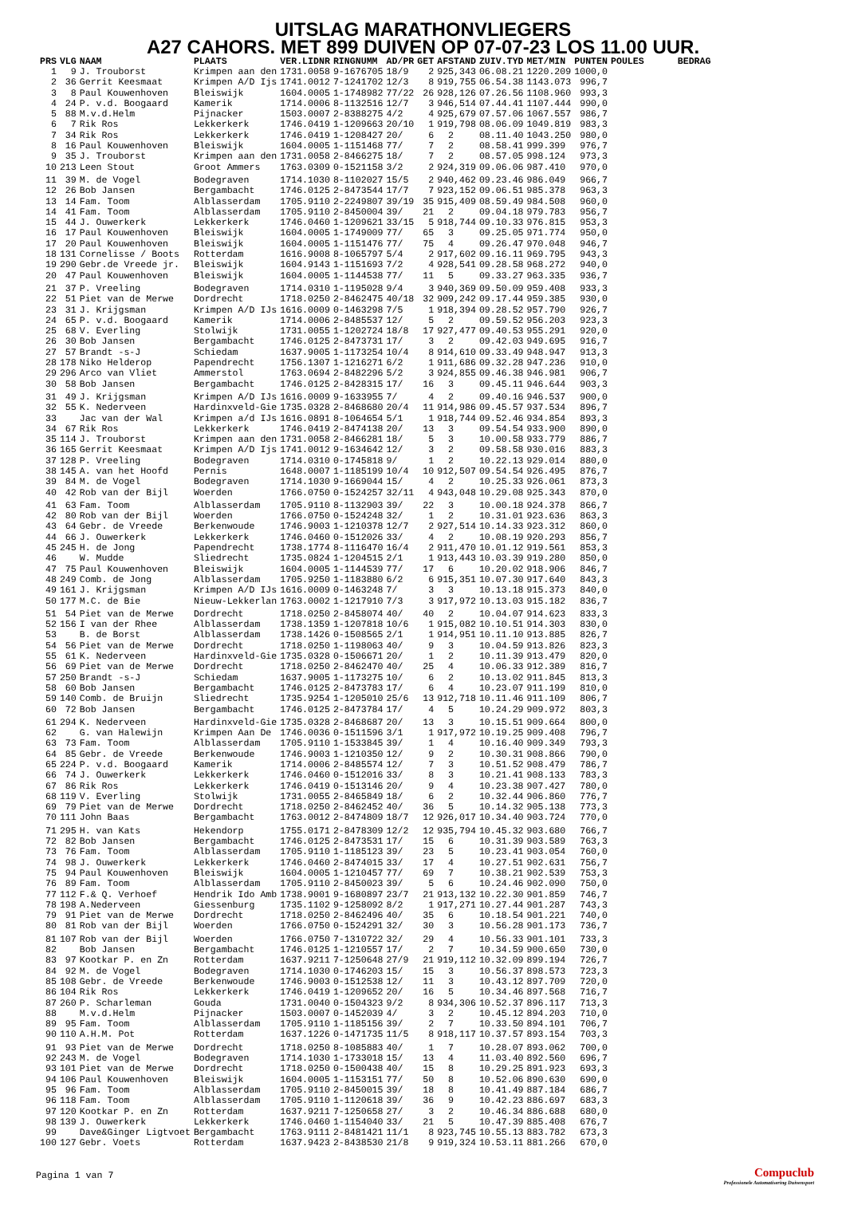UITSLAG MARATHONVLIEGERS
A27 CAHORS. MET 899 DUIVEN OP 07-07-23 LOS 11.00 UUR.
| PRS | VLG | NAAM | PLAATS | VER.LIDNR | RINGNUMM | AD/PR | GET | AFSTAND | ZUIV.TYD | MET/MIN | PUNTEN | POULES | BEDRAG |
| --- | --- | --- | --- | --- | --- | --- | --- | --- | --- | --- | --- | --- | --- |
| 1 | 9 | J. Trouborst | Krimpen aan den | 1731.0058 | 9-1676705 | 18/9 | 2 | 925,343 | 06.08.21 | 1220.209 | 1000,0 | | |
| 2 | 36 | Gerrit Keesmaat | Krimpen A/D Ijs | 1741.0012 | 7-1241702 | 12/3 | 8 | 919,755 | 06.54.38 | 1143.073 | 996,7 | | |
| 3 | 8 | Paul Kouwenhoven | Bleiswijk | 1604.0005 | 1-1748982 | 77/22 | 26 | 928,126 | 07.26.56 | 1108.960 | 993,3 | | |
| 4 | 24 | P. v.d. Boogaard | Kamerik | 1714.0006 | 8-1132516 | 12/7 | 3 | 946,514 | 07.44.41 | 1107.444 | 990,0 | | |
| 5 | 88 | M.v.d.Helm | Pijnacker | 1503.0007 | 2-8388275 | 4/2 | 4 | 925,679 | 07.57.06 | 1067.557 | 986,7 | | |
| 6 | 7 | Rik Ros | Lekkerkerk | 1746.0419 | 1-1209663 | 20/10 | 1 | 919,798 | 08.06.09 | 1049.819 | 983,3 | | |
| 7 | 34 | Rik Ros | Lekkerkerk | 1746.0419 | 1-1208427 | 20/ | 6 | 2 | 08.11.40 | 1043.250 | 980,0 | | |
| 8 | 16 | Paul Kouwenhoven | Bleiswijk | 1604.0005 | 1-1151468 | 77/ | 7 | 2 | 08.58.41 | 999.399 | 976,7 | | |
| 9 | 35 | J. Trouborst | Krimpen aan den | 1731.0058 | 2-8466275 | 18/ | 7 | 2 | 08.57.05 | 998.124 | 973,3 | | |
| 10 | 213 | Leen Stout | Groot Ammers | 1763.0309 | 0-1521158 | 3/2 | 2 | 924,319 | 09.06.06 | 987.410 | 970,0 | | |
| 11 | 39 | M. de Vogel | Bodegraven | 1714.1030 | 8-1102027 | 15/5 | 2 | 940,462 | 09.23.46 | 986.049 | 966,7 | | |
| 12 | 26 | Bob Jansen | Bergambacht | 1746.0125 | 2-8473544 | 17/7 | 7 | 923,152 | 09.06.51 | 985.378 | 963,3 | | |
| 13 | 14 | Fam. Toom | Alblasserdam | 1705.9110 | 2-2249807 | 39/19 | 35 | 915,409 | 08.59.49 | 984.508 | 960,0 | | |
| 14 | 41 | Fam. Toom | Alblasserdam | 1705.9110 | 2-8450004 | 39/ | 21 | 2 | 09.04.18 | 979.783 | 956,7 | | |
| 15 | 44 | J. Ouwerkerk | Lekkerkerk | 1746.0460 | 1-1209621 | 33/15 | 5 | 918,744 | 09.10.33 | 976.815 | 953,3 | | |
| 16 | 17 | Paul Kouwenhoven | Bleiswijk | 1604.0005 | 1-1749009 | 77/ | 65 | 3 | 09.25.05 | 971.774 | 950,0 | | |
| 17 | 20 | Paul Kouwenhoven | Bleiswijk | 1604.0005 | 1-1151476 | 77/ | 75 | 4 | 09.26.47 | 970.048 | 946,7 | | |
| 18 | 131 | Cornelisse / Boots | Rotterdam | 1616.9008 | 8-1065797 | 5/4 | 2 | 917,602 | 09.16.11 | 969.795 | 943,3 | | |
| 19 | 290 | Gebr.de Vreede jr. | Bleiswijk | 1604.9143 | 1-1151693 | 7/2 | 4 | 928,541 | 09.28.58 | 968.272 | 940,0 | | |
| 20 | 47 | Paul Kouwenhoven | Bleiswijk | 1604.0005 | 1-1144538 | 77/ | 11 | 5 | 09.33.27 | 963.335 | 936,7 | | |
| 21 | 37 | P. Vreeling | Bodegraven | 1714.0310 | 1-1195028 | 9/4 | 3 | 940,369 | 09.50.09 | 959.408 | 933,3 | | |
| 22 | 51 | Piet van de Merwe | Dordrecht | 1718.0250 | 2-8462475 | 40/18 | 32 | 909,242 | 09.17.44 | 959.385 | 930,0 | | |
| 23 | 31 | J. Krijgsman | Krimpen A/D IJs | 1616.0009 | 0-1463298 | 7/5 | 1 | 918,394 | 09.28.52 | 957.790 | 926,7 | | |
| 24 | 65 | P. v.d. Boogaard | Kamerik | 1714.0006 | 2-8485537 | 12/ | 5 | 2 | 09.59.52 | 956.203 | 923,3 | | |
| 25 | 68 | V. Everling | Stolwijk | 1731.0055 | 1-1202724 | 18/8 | 17 | 927,477 | 09.40.53 | 955.291 | 920,0 | | |
| 26 | 30 | Bob Jansen | Bergambacht | 1746.0125 | 2-8473731 | 17/ | 3 | 2 | 09.42.03 | 949.695 | 916,7 | | |
| 27 | 57 | Brandt -s-J | Schiedam | 1637.9005 | 1-1173254 | 10/4 | 8 | 914,610 | 09.33.49 | 948.947 | 913,3 | | |
| 28 | 178 | Niko Helderop | Papendrecht | 1756.1307 | 1-1216271 | 6/2 | 1 | 911,686 | 09.32.28 | 947.236 | 910,0 | | |
| 29 | 296 | Arco van Vliet | Ammerstol | 1763.0694 | 2-8482296 | 5/2 | 3 | 924,855 | 09.46.38 | 946.981 | 906,7 | | |
| 30 | 58 | Bob Jansen | Bergambacht | 1746.0125 | 2-8428315 | 17/ | 16 | 3 | 09.45.11 | 946.644 | 903,3 | | |
| 31 | 49 | J. Krijgsman | Krimpen A/D IJs | 1616.0009 | 9-1633955 | 7/ | 4 | 2 | 09.40.16 | 946.537 | 900,0 | | |
| 32 | 55 | K. Nederveen | Hardinxveld-Gie | 1735.0328 | 2-8468680 | 20/4 | 11 | 914,986 | 09.45.57 | 937.534 | 896,7 | | |
| 33 | | Jac van der Wal | Krimpen a/d IJs | 1616.0891 | 8-1064654 | 5/1 | 1 | 918,744 | 09.52.46 | 934.854 | 893,3 | | |
| 34 | 67 | Rik Ros | Lekkerkerk | 1746.0419 | 2-8474138 | 20/ | 13 | 3 | 09.54.54 | 933.900 | 890,0 | | |
| 35 | 114 | J. Trouborst | Krimpen aan den | 1731.0058 | 2-8466281 | 18/ | 5 | 3 | 10.00.58 | 933.779 | 886,7 | | |
| 36 | 165 | Gerrit Keesmaat | Krimpen A/D Ijs | 1741.0012 | 9-1634642 | 12/ | 3 | 2 | 09.58.58 | 930.016 | 883,3 | | |
| 37 | 128 | P. Vreeling | Bodegraven | 1714.0310 | 0-1745818 | 9/ | 1 | 2 | 10.22.13 | 929.014 | 880,0 | | |
| 38 | 145 | A. van het Hoofd | Pernis | 1648.0007 | 1-1185199 | 10/4 | 10 | 912,507 | 09.54.54 | 926.495 | 876,7 | | |
| 39 | 84 | M. de Vogel | Bodegraven | 1714.1030 | 9-1669044 | 15/ | 4 | 2 | 10.25.33 | 926.061 | 873,3 | | |
| 40 | 42 | Rob van der Bijl | Woerden | 1766.0750 | 0-1524257 | 32/11 | 4 | 943,048 | 10.29.08 | 925.343 | 870,0 | | |
| 41 | 63 | Fam. Toom | Alblasserdam | 1705.9110 | 8-1132903 | 39/ | 22 | 3 | 10.00.18 | 924.378 | 866,7 | | |
| 42 | 80 | Rob van der Bijl | Woerden | 1766.0750 | 0-1524248 | 32/ | 1 | 2 | 10.31.01 | 923.636 | 863,3 | | |
| 43 | 64 | Gebr. de Vreede | Berkenwoude | 1746.9003 | 1-1210378 | 12/7 | 2 | 927,514 | 10.14.33 | 923.312 | 860,0 | | |
| 44 | 66 | J. Ouwerkerk | Lekkerkerk | 1746.0460 | 0-1512026 | 33/ | 4 | 2 | 10.08.19 | 920.293 | 856,7 | | |
| 45 | 245 | H. de Jong | Papendrecht | 1738.1774 | 8-1116470 | 16/4 | 2 | 911,470 | 10.01.12 | 919.561 | 853,3 | | |
| 46 | | W. Mudde | Sliedrecht | 1735.0824 | 1-1204515 | 2/1 | 1 | 913,443 | 10.03.39 | 919.280 | 850,0 | | |
| 47 | 75 | Paul Kouwenhoven | Bleiswijk | 1604.0005 | 1-1144539 | 77/ | 17 | 6 | 10.20.02 | 918.906 | 846,7 | | |
| 48 | 249 | Comb. de Jong | Alblasserdam | 1705.9250 | 1-1183880 | 6/2 | 6 | 915,351 | 10.07.30 | 917.640 | 843,3 | | |
| 49 | 161 | J. Krijgsman | Krimpen A/D IJs | 1616.0009 | 0-1463248 | 7/ | 3 | 3 | 10.13.18 | 915.373 | 840,0 | | |
| 50 | 177 | M.C. de Bie | Nieuw-Lekkerlan | 1763.0002 | 1-1217910 | 7/3 | 3 | 917,972 | 10.13.03 | 915.182 | 836,7 | | |
| 51 | 54 | Piet van de Merwe | Dordrecht | 1718.0250 | 2-8458074 | 40/ | 40 | 2 | 10.04.07 | 914.623 | 833,3 | | |
| 52 | 156 | I van der Rhee | Alblasserdam | 1738.1359 | 1-1207818 | 10/6 | 1 | 915,082 | 10.10.51 | 914.303 | 830,0 | | |
| 53 | | B. de Borst | Alblasserdam | 1738.1426 | 0-1508565 | 2/1 | 1 | 914,951 | 10.11.10 | 913.885 | 826,7 | | |
| 54 | 56 | Piet van de Merwe | Dordrecht | 1718.0250 | 1-1198063 | 40/ | 9 | 3 | 10.04.59 | 913.826 | 823,3 | | |
| 55 | 61 | K. Nederveen | Hardinxveld-Gie | 1735.0328 | 0-1506671 | 20/ | 1 | 2 | 10.11.39 | 913.479 | 820,0 | | |
| 56 | 69 | Piet van de Merwe | Dordrecht | 1718.0250 | 2-8462470 | 40/ | 25 | 4 | 10.06.33 | 912.389 | 816,7 | | |
| 57 | 250 | Brandt -s-J | Schiedam | 1637.9005 | 1-1173275 | 10/ | 6 | 2 | 10.13.02 | 911.845 | 813,3 | | |
| 58 | 60 | Bob Jansen | Bergambacht | 1746.0125 | 2-8473783 | 17/ | 6 | 4 | 10.23.07 | 911.199 | 810,0 | | |
| 59 | 140 | Comb. de Bruijn | Sliedrecht | 1735.9254 | 1-1205010 | 25/6 | 13 | 912,718 | 10.11.46 | 911.109 | 806,7 | | |
| 60 | 72 | Bob Jansen | Bergambacht | 1746.0125 | 2-8473784 | 17/ | 4 | 5 | 10.24.29 | 909.972 | 803,3 | | |
| 61 | 294 | K. Nederveen | Hardinxveld-Gie | 1735.0328 | 2-8468687 | 20/ | 13 | 3 | 10.15.51 | 909.664 | 800,0 | | |
| 62 | | G. van Halewijn | Krimpen Aan De | 1746.0036 | 0-1511596 | 3/1 | 1 | 917,972 | 10.19.25 | 909.408 | 796,7 | | |
| 63 | 73 | Fam. Toom | Alblasserdam | 1705.9110 | 1-1533845 | 39/ | 1 | 4 | 10.16.40 | 909.349 | 793,3 | | |
| 64 | 85 | Gebr. de Vreede | Berkenwoude | 1746.9003 | 1-1210350 | 12/ | 9 | 2 | 10.30.31 | 908.866 | 790,0 | | |
| 65 | 224 | P. v.d. Boogaard | Kamerik | 1714.0006 | 2-8485574 | 12/ | 7 | 3 | 10.51.52 | 908.479 | 786,7 | | |
| 66 | 74 | J. Ouwerkerk | Lekkerkerk | 1746.0460 | 0-1512016 | 33/ | 8 | 3 | 10.21.41 | 908.133 | 783,3 | | |
| 67 | 86 | Rik Ros | Lekkerkerk | 1746.0419 | 0-1513146 | 20/ | 9 | 4 | 10.23.38 | 907.427 | 780,0 | | |
| 68 | 119 | V. Everling | Stolwijk | 1731.0055 | 2-8465849 | 18/ | 6 | 2 | 10.32.44 | 906.860 | 776,7 | | |
| 69 | 79 | Piet van de Merwe | Dordrecht | 1718.0250 | 2-8462452 | 40/ | 36 | 5 | 10.14.32 | 905.138 | 773,3 | | |
| 70 | 111 | John Baas | Bergambacht | 1763.0012 | 2-8474809 | 18/7 | 12 | 926,017 | 10.34.40 | 903.724 | 770,0 | | |
| 71 | 295 | H. van Kats | Hekendorp | 1755.0171 | 2-8478309 | 12/2 | 12 | 935,794 | 10.45.32 | 903.680 | 766,7 | | |
| 72 | 82 | Bob Jansen | Bergambacht | 1746.0125 | 2-8473531 | 17/ | 15 | 6 | 10.31.39 | 903.589 | 763,3 | | |
| 73 | 76 | Fam. Toom | Alblasserdam | 1705.9110 | 1-1185123 | 39/ | 23 | 5 | 10.23.41 | 903.054 | 760,0 | | |
| 74 | 98 | J. Ouwerkerk | Lekkerkerk | 1746.0460 | 2-8474015 | 33/ | 17 | 4 | 10.27.51 | 902.631 | 756,7 | | |
| 75 | 94 | Paul Kouwenhoven | Bleiswijk | 1604.0005 | 1-1210457 | 77/ | 69 | 7 | 10.38.21 | 902.539 | 753,3 | | |
| 76 | 89 | Fam. Toom | Alblasserdam | 1705.9110 | 2-8450023 | 39/ | 5 | 6 | 10.24.46 | 902.090 | 750,0 | | |
| 77 | 112 | F.& Q. Verhoef | Hendrik Ido Amb | 1738.9001 | 9-1680897 | 23/7 | 21 | 913,132 | 10.22.30 | 901.859 | 746,7 | | |
| 78 | 198 | A.Nederveen | Giessenburg | 1735.1102 | 9-1258092 | 8/2 | 1 | 917,271 | 10.27.44 | 901.287 | 743,3 | | |
| 79 | 91 | Piet van de Merwe | Dordrecht | 1718.0250 | 2-8462496 | 40/ | 35 | 6 | 10.18.54 | 901.221 | 740,0 | | |
| 80 | 81 | Rob van der Bijl | Woerden | 1766.0750 | 0-1524291 | 32/ | 30 | 3 | 10.56.28 | 901.173 | 736,7 | | |
| 81 | 107 | Rob van der Bijl | Woerden | 1766.0750 | 7-1310722 | 32/ | 29 | 4 | 10.56.33 | 901.101 | 733,3 | | |
| 82 | | Bob Jansen | Bergambacht | 1746.0125 | 1-1210557 | 17/ | 2 | 7 | 10.34.59 | 900.650 | 730,0 | | |
| 83 | 97 | Kootkar P. en Zn | Rotterdam | 1637.9211 | 7-1250648 | 27/9 | 21 | 919,112 | 10.32.09 | 899.194 | 726,7 | | |
| 84 | 92 | M. de Vogel | Bodegraven | 1714.1030 | 0-1746203 | 15/ | 15 | 3 | 10.56.37 | 898.573 | 723,3 | | |
| 85 | 108 | Gebr. de Vreede | Berkenwoude | 1746.9003 | 0-1512538 | 12/ | 11 | 3 | 10.43.12 | 897.709 | 720,0 | | |
| 86 | 104 | Rik Ros | Lekkerkerk | 1746.0419 | 1-1209652 | 20/ | 16 | 5 | 10.34.46 | 897.568 | 716,7 | | |
| 87 | 260 | P. Scharleman | Gouda | 1731.0040 | 0-1504323 | 9/2 | 8 | 934,306 | 10.52.37 | 896.117 | 713,3 | | |
| 88 | | M.v.d.Helm | Pijnacker | 1503.0007 | 0-1452039 | 4/ | 3 | 2 | 10.45.12 | 894.203 | 710,0 | | |
| 89 | 95 | Fam. Toom | Alblasserdam | 1705.9110 | 1-1185156 | 39/ | 2 | 7 | 10.33.50 | 894.101 | 706,7 | | |
| 90 | 110 | A.H.M. Pot | Rotterdam | 1637.1226 | 0-1471735 | 11/5 | 8 | 918,117 | 10.37.57 | 893.154 | 703,3 | | |
| 91 | 93 | Piet van de Merwe | Dordrecht | 1718.0250 | 8-1085883 | 40/ | 1 | 7 | 10.28.07 | 893.062 | 700,0 | | |
| 92 | 243 | M. de Vogel | Bodegraven | 1714.1030 | 1-1733018 | 15/ | 13 | 4 | 11.03.40 | 892.560 | 696,7 | | |
| 93 | 101 | Piet van de Merwe | Dordrecht | 1718.0250 | 0-1500438 | 40/ | 15 | 8 | 10.29.25 | 891.923 | 693,3 | | |
| 94 | 106 | Paul Kouwenhoven | Bleiswijk | 1604.0005 | 1-1153151 | 77/ | 50 | 8 | 10.52.06 | 890.630 | 690,0 | | |
| 95 | 96 | Fam. Toom | Alblasserdam | 1705.9110 | 2-8450015 | 39/ | 18 | 8 | 10.41.49 | 887.184 | 686,7 | | |
| 96 | 118 | Fam. Toom | Alblasserdam | 1705.9110 | 1-1120618 | 39/ | 36 | 9 | 10.42.23 | 886.697 | 683,3 | | |
| 97 | 120 | Kootkar P. en Zn | Rotterdam | 1637.9211 | 7-1250658 | 27/ | 3 | 2 | 10.46.34 | 886.688 | 680,0 | | |
| 98 | 139 | J. Ouwerkerk | Lekkerkerk | 1746.0460 | 1-1154040 | 33/ | 21 | 5 | 10.47.39 | 885.408 | 676,7 | | |
| 99 | | Dave&Ginger Ligtvoet | Bergambacht | 1763.9111 | 2-8481421 | 11/1 | 8 | 923,745 | 10.55.13 | 883.782 | 673,3 | | |
| 100 | 127 | Gebr. Voets | Rotterdam | 1637.9423 | 2-8438530 | 21/8 | 9 | 919,324 | 10.53.11 | 881.266 | 670,0 | | |
Pagina 1 van 7
Compuclub
Professionele Automatisering Duivensport